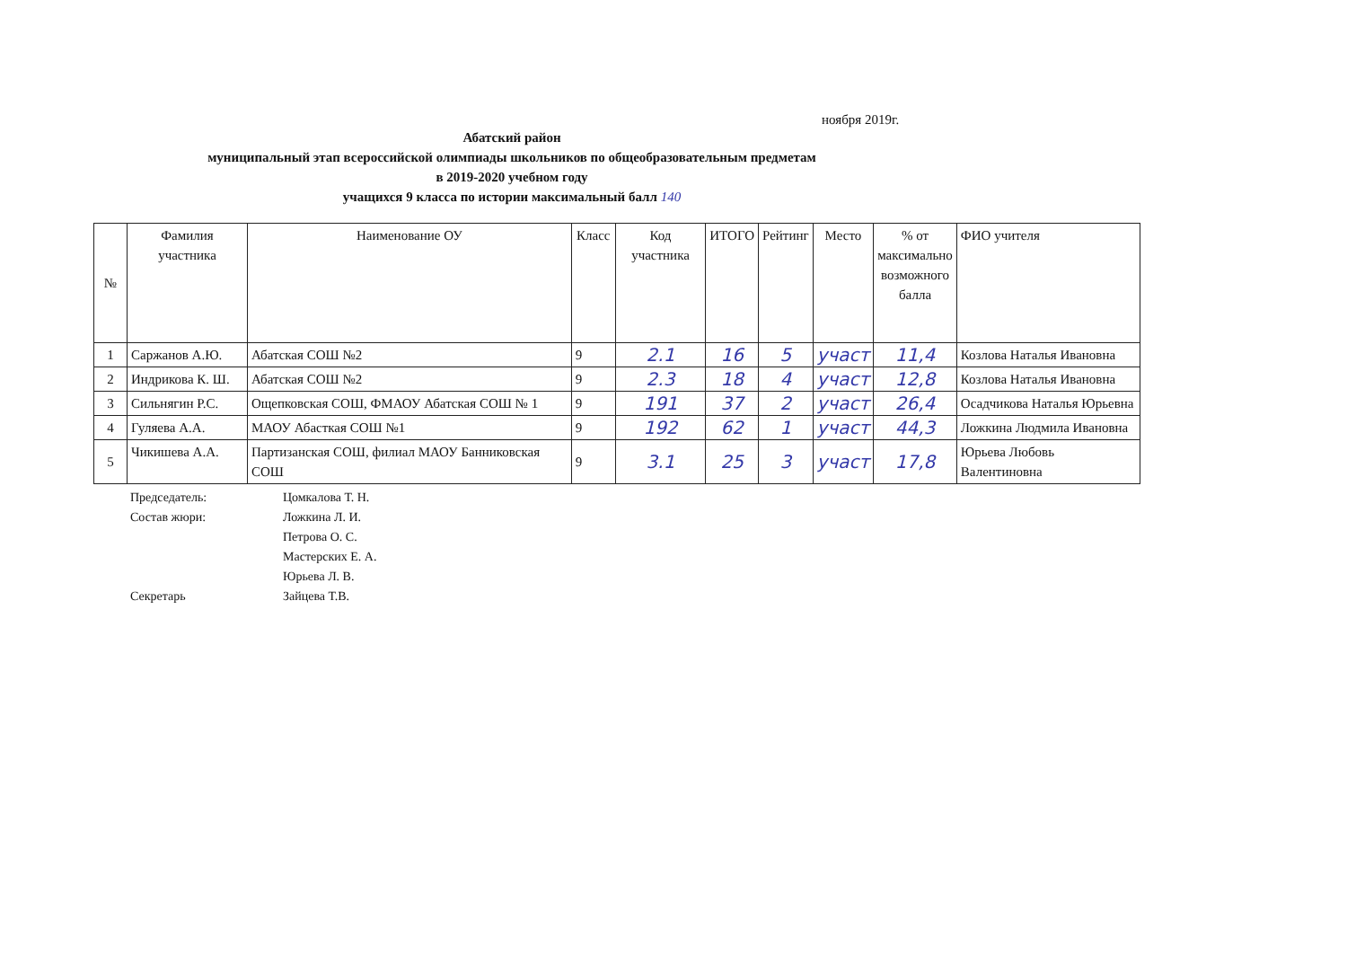ноября 2019г.
Абатский район
муниципальный этап всероссийской олимпиады школьников по общеобразовательным предметам
в 2019-2020 учебном году
учащихся 9 класса по истории максимальный балл 140
| № | Фамилия участника | Наименование ОУ | Класс | Код участника | ИТОГО | Рейтинг | Место | % от максимально возможного балла | ФИО учителя |
| --- | --- | --- | --- | --- | --- | --- | --- | --- | --- |
| 1 | Саржанов А.Ю. | Абатская СОШ №2 | 9 | 2.1 | 16 | 5 | участ | 11,4 | Козлова Наталья Ивановна |
| 2 | Индрикова К. Ш. | Абатская СОШ №2 | 9 | 2.3 | 18 | 4 | участ | 12,8 | Козлова Наталья Ивановна |
| 3 | Сильнягин Р.С. | Ощепковская СОШ, ФМАОУ Абатская СОШ № 1 | 9 | 191 | 37 | 2 | участ | 26,4 | Осадчикова Наталья Юрьевна |
| 4 | Гуляева А.А. | МАОУ Абасткая СОШ №1 | 9 | 192 | 62 | 1 | участ | 44,3 | Ложкина Людмила Ивановна |
| 5 | Чикишева А.А. | Партизанская СОШ, филиал МАОУ Банниковская СОШ | 9 | 3.1 | 25 | 3 | участ | 17,8 | Юрьева Любовь Валентиновна |
Председатель: Цомкалова Т. Н.
Состав жюри: Ложкина Л. И.
Петрова О. С.
Мастерских Е. А.
Юрьева Л. В.
Секретарь Зайцева Т.В.